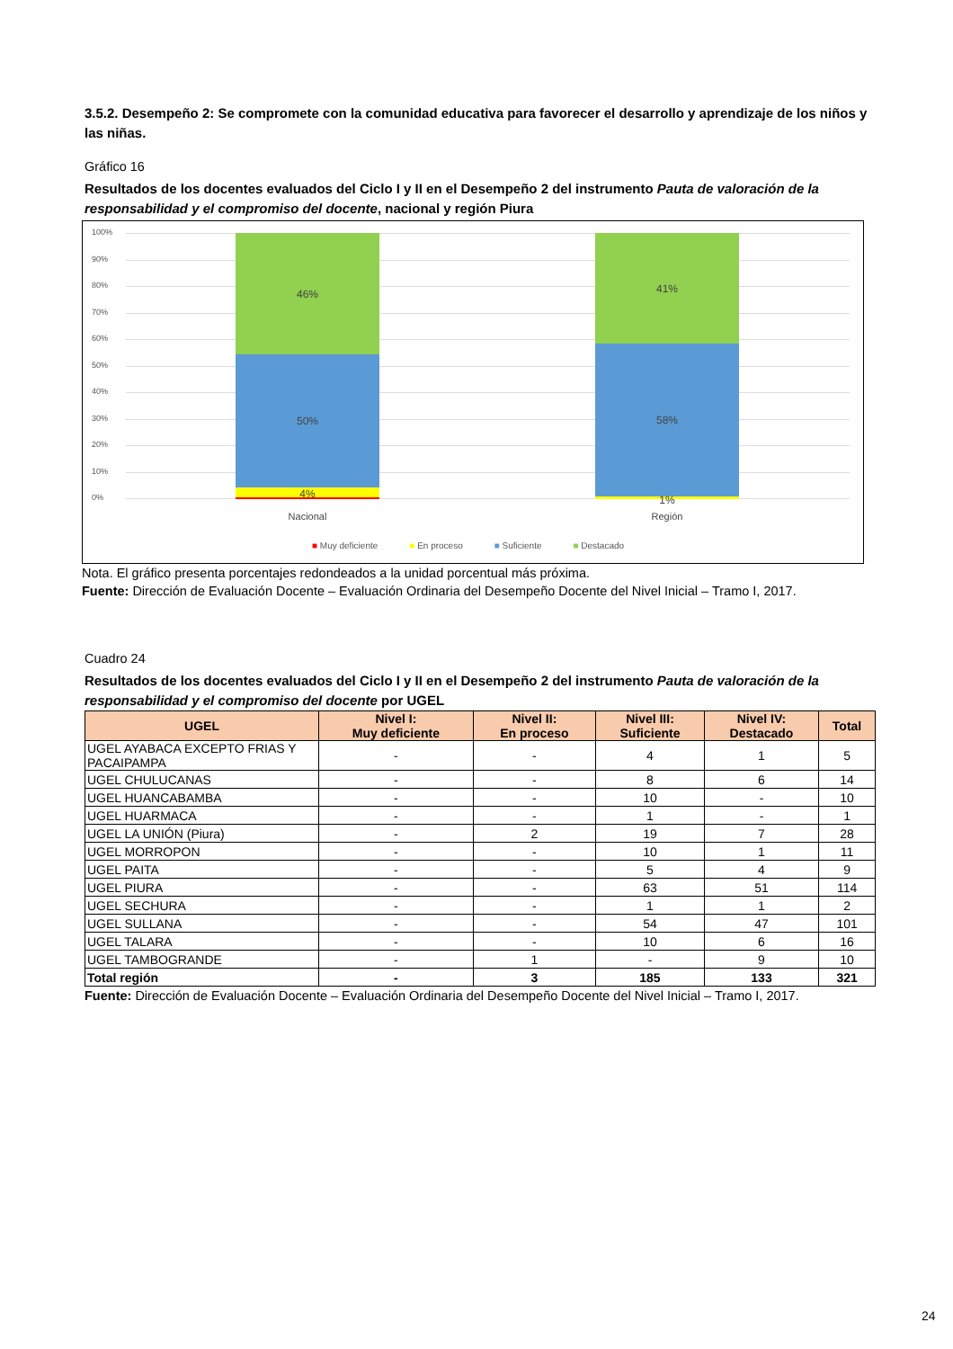3.5.2. Desempeño 2: Se compromete con la comunidad educativa para favorecer el desarrollo y aprendizaje de los niños y las niñas.
Gráfico 16
Resultados de los docentes evaluados del Ciclo I y II en el Desempeño 2 del instrumento Pauta de valoración de la responsabilidad y el compromiso del docente, nacional y región Piura
100%
90%
80%
70%
60%
50%
40%
30%
20%
10%
0%
46%
50%
4%
41%
58%
1%
Nacional Región
■ Muy deficiente ■ En proceso ■ Suficiente ■ Destacado
Nota. El gráfico presenta porcentajes redondeados a la unidad porcentual más próxima.
Fuente: Dirección de Evaluación Docente – Evaluación Ordinaria del Desempeño Docente del Nivel Inicial – Tramo I, 2017.
Cuadro 24
Resultados de los docentes evaluados del Ciclo I y II en el Desempeño 2 del instrumento Pauta de valoración de la responsabilidad y el compromiso del docente por UGEL
| UGEL | Nivel I: Muy deficiente | Nivel II: En proceso | Nivel III: Suficiente | Nivel IV: Destacado | Total |
| --- | --- | --- | --- | --- | --- |
| UGEL AYABACA EXCEPTO FRIAS Y PACAIPAMPA | - | - | 4 | 1 | 5 |
| UGEL CHULUCANAS | - | - | 8 | 6 | 14 |
| UGEL HUANCABAMBA | - | - | 10 | - | 10 |
| UGEL HUARMACA | - | - | 1 | - | 1 |
| UGEL LA UNIÓN (Piura) | - | 2 | 19 | 7 | 28 |
| UGEL MORROPON | - | - | 10 | 1 | 11 |
| UGEL PAITA | - | - | 5 | 4 | 9 |
| UGEL PIURA | - | - | 63 | 51 | 114 |
| UGEL SECHURA | - | - | 1 | 1 | 2 |
| UGEL SULLANA | - | - | 54 | 47 | 101 |
| UGEL TALARA | - | - | 10 | 6 | 16 |
| UGEL TAMBOGRANDE | - | 1 | - | 9 | 10 |
| Total región | - | 3 | 185 | 133 | 321 |
Fuente: Dirección de Evaluación Docente – Evaluación Ordinaria del Desempeño Docente del Nivel Inicial – Tramo I, 2017.
24